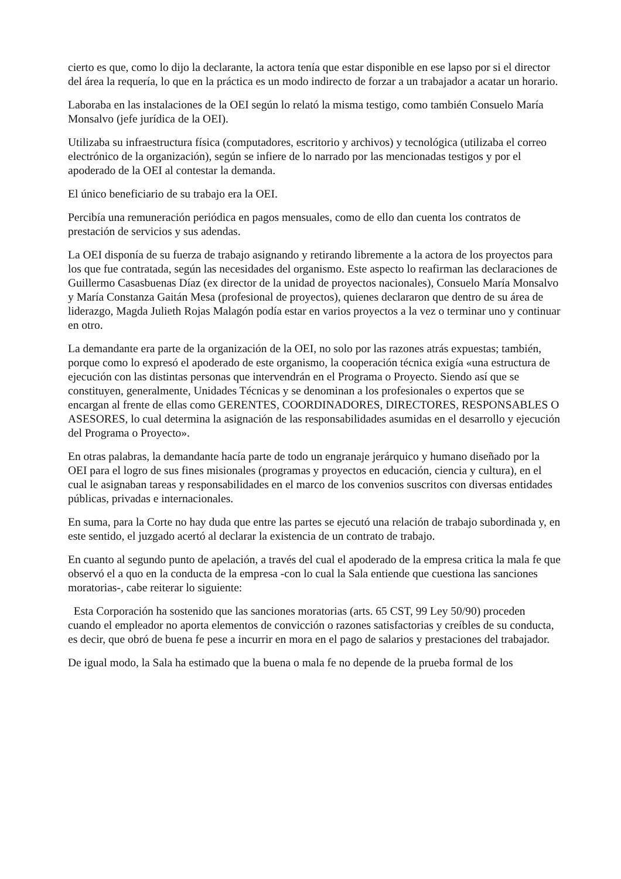cierto es que, como lo dijo la declarante, la actora tenía que estar disponible en ese lapso por si el director del área la requería, lo que en la práctica es un modo indirecto de forzar a un trabajador a acatar un horario.
Laboraba en las instalaciones de la OEI según lo relató la misma testigo, como también Consuelo María Monsalvo (jefe jurídica de la OEI).
Utilizaba su infraestructura física (computadores, escritorio y archivos) y tecnológica (utilizaba el correo electrónico de la organización), según se infiere de lo narrado por las mencionadas testigos y por el apoderado de la OEI al contestar la demanda.
El único beneficiario de su trabajo era la OEI.
Percibía una remuneración periódica en pagos mensuales, como de ello dan cuenta los contratos de prestación de servicios y sus adendas.
La OEI disponía de su fuerza de trabajo asignando y retirando libremente a la actora de los proyectos para los que fue contratada, según las necesidades del organismo. Este aspecto lo reafirman las declaraciones de Guillermo Casasbuenas Díaz (ex director de la unidad de proyectos nacionales), Consuelo María Monsalvo y María Constanza Gaitán Mesa (profesional de proyectos), quienes declararon que dentro de su área de liderazgo, Magda Julieth Rojas Malagón podía estar en varios proyectos a la vez o terminar uno y continuar en otro.
La demandante era parte de la organización de la OEI, no solo por las razones atrás expuestas; también, porque como lo expresó el apoderado de este organismo, la cooperación técnica exigía «una estructura de ejecución con las distintas personas que intervendrán en el Programa o Proyecto. Siendo así que se constituyen, generalmente, Unidades Técnicas y se denominan a los profesionales o expertos que se encargan al frente de ellas como GERENTES, COORDINADORES, DIRECTORES, RESPONSABLES O ASESORES, lo cual determina la asignación de las responsabilidades asumidas en el desarrollo y ejecución del Programa o Proyecto».
En otras palabras, la demandante hacía parte de todo un engranaje jerárquico y humano diseñado por la OEI para el logro de sus fines misionales (programas y proyectos en educación, ciencia y cultura), en el cual le asignaban tareas y responsabilidades en el marco de los convenios suscritos con diversas entidades públicas, privadas e internacionales.
En suma, para la Corte no hay duda que entre las partes se ejecutó una relación de trabajo subordinada y, en este sentido, el juzgado acertó al declarar la existencia de un contrato de trabajo.
En cuanto al segundo punto de apelación, a través del cual el apoderado de la empresa critica la mala fe que observó el a quo en la conducta de la empresa -con lo cual la Sala entiende que cuestiona las sanciones moratorias-, cabe reiterar lo siguiente:
Esta Corporación ha sostenido que las sanciones moratorias (arts. 65 CST, 99 Ley 50/90) proceden cuando el empleador no aporta elementos de convicción o razones satisfactorias y creíbles de su conducta, es decir, que obró de buena fe pese a incurrir en mora en el pago de salarios y prestaciones del trabajador.
De igual modo, la Sala ha estimado que la buena o mala fe no depende de la prueba formal de los